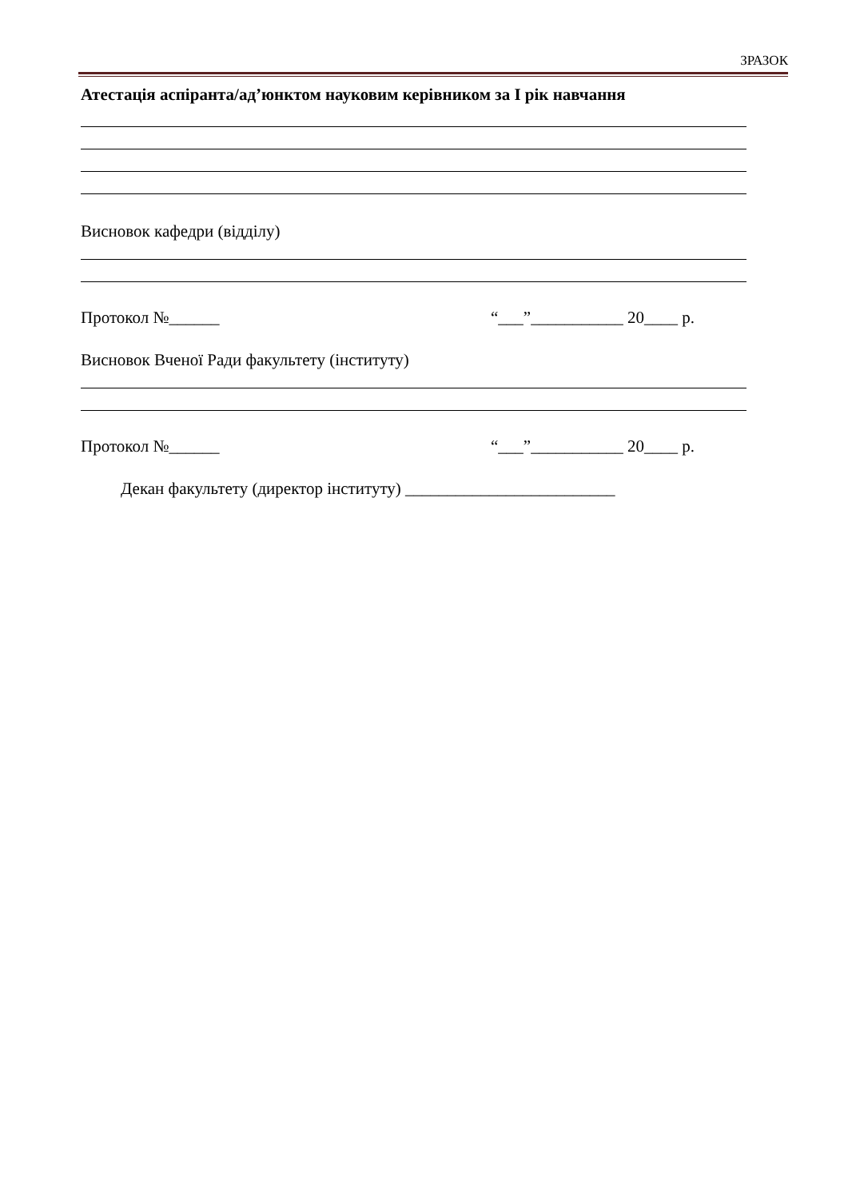ЗРАЗОК
Атестація аспіранта/ад’юнктом науковим керівником за I рік навчання
Висновок кафедри (відділу)
Протокол №______ “___”___________ 20____ р.
Висновок Вченої Ради факультету (інституту)
Протокол №______ “___”___________ 20____ р.
Декан факультету (директор інституту) _________________________